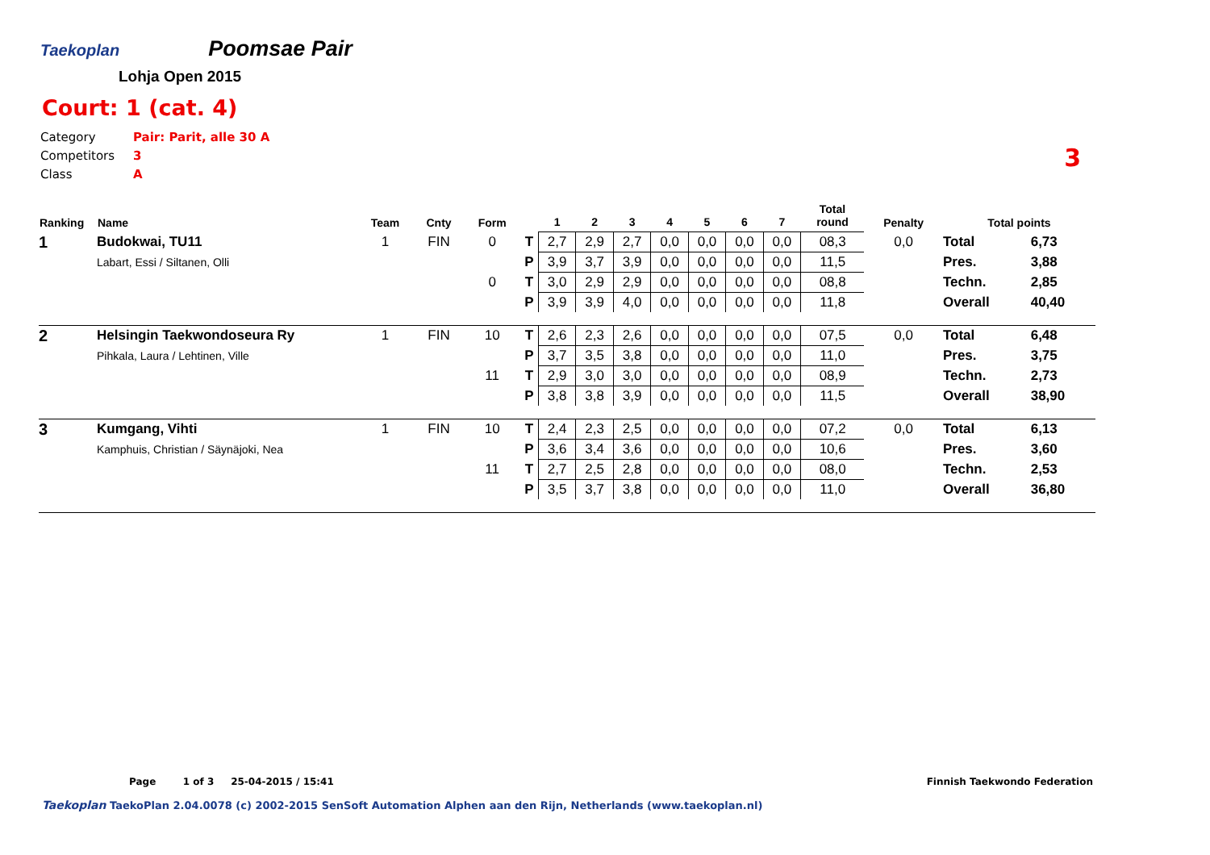Taekoplan
Poomsae Pair
Lohja Open 2015
Court: 1 (cat. 4)
Category Pair: Parit, alle 30 A
Competitors 3
Class A
3
| Ranking | Name | Team | Cnty | Form | | 1 | 2 | 3 | 4 | 5 | 6 | 7 | Total round | Penalty | Total points | |
| --- | --- | --- | --- | --- | --- | --- | --- | --- | --- | --- | --- | --- | --- | --- | --- | --- |
| 1 | Budokwai, TU11 | 1 | FIN | 0 | T | 2,7 | 2,9 | 2,7 | 0,0 | 0,0 | 0,0 | 0,0 | 08,3 | 0,0 | Total | 6,73 |
| | Labart, Essi / Siltanen, Olli | | | | P | 3,9 | 3,7 | 3,9 | 0,0 | 0,0 | 0,0 | 0,0 | 11,5 | | Pres. | 3,88 |
| | | | | 0 | T | 3,0 | 2,9 | 2,9 | 0,0 | 0,0 | 0,0 | 0,0 | 08,8 | | Techn. | 2,85 |
| | | | | | P | 3,9 | 3,9 | 4,0 | 0,0 | 0,0 | 0,0 | 0,0 | 11,8 | | Overall | 40,40 |
| 2 | Helsingin Taekwondoseura Ry | 1 | FIN | 10 | T | 2,6 | 2,3 | 2,6 | 0,0 | 0,0 | 0,0 | 0,0 | 07,5 | 0,0 | Total | 6,48 |
| | Pihkala, Laura / Lehtinen, Ville | | | | P | 3,7 | 3,5 | 3,8 | 0,0 | 0,0 | 0,0 | 0,0 | 11,0 | | Pres. | 3,75 |
| | | | | 11 | T | 2,9 | 3,0 | 3,0 | 0,0 | 0,0 | 0,0 | 0,0 | 08,9 | | Techn. | 2,73 |
| | | | | | P | 3,8 | 3,8 | 3,9 | 0,0 | 0,0 | 0,0 | 0,0 | 11,5 | | Overall | 38,90 |
| 3 | Kumgang, Vihti | 1 | FIN | 10 | T | 2,4 | 2,3 | 2,5 | 0,0 | 0,0 | 0,0 | 0,0 | 07,2 | 0,0 | Total | 6,13 |
| | Kamphuis, Christian / Säynäjoki, Nea | | | | P | 3,6 | 3,4 | 3,6 | 0,0 | 0,0 | 0,0 | 0,0 | 10,6 | | Pres. | 3,60 |
| | | | | 11 | T | 2,7 | 2,5 | 2,8 | 0,0 | 0,0 | 0,0 | 0,0 | 08,0 | | Techn. | 2,53 |
| | | | | | P | 3,5 | 3,7 | 3,8 | 0,0 | 0,0 | 0,0 | 0,0 | 11,0 | | Overall | 36,80 |
Finnish Taekwondo Federation Page 1 of 3 25-04-2015 / 15:41
Taekoplan TaekoPlan 2.04.0078 (c) 2002-2015 SenSoft Automation Alphen aan den Rijn, Netherlands (www.taekoplan.nl)